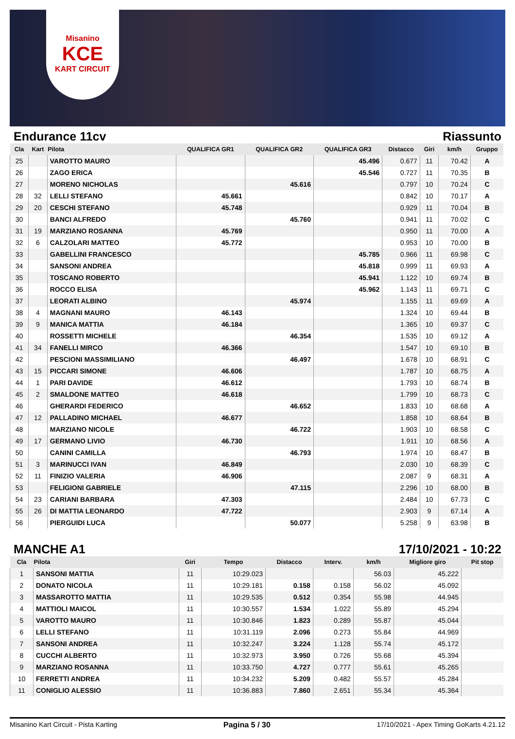Misanino
KCE
KART CIRCUIT
Endurance 11cv Riassunto
| Cla | Kart | Pilota | QUALIFICA GR1 | QUALIFICA GR2 | QUALIFICA GR3 | Distacco | Giri | km/h | Gruppo |
| --- | --- | --- | --- | --- | --- | --- | --- | --- | --- |
| 25 | | VAROTTO MAURO | | | 45.496 | 0.677 | 11 | 70.42 | A |
| 26 | | ZAGO ERICA | | | 45.546 | 0.727 | 11 | 70.35 | B |
| 27 | | MORENO NICHOLAS | | 45.616 | | 0.797 | 10 | 70.24 | C |
| 28 | 32 | LELLI STEFANO | 45.661 | | | 0.842 | 10 | 70.17 | A |
| 29 | 20 | CESCHI STEFANO | 45.748 | | | 0.929 | 11 | 70.04 | B |
| 30 | | BANCI ALFREDO | | 45.760 | | 0.941 | 11 | 70.02 | C |
| 31 | 19 | MARZIANO ROSANNA | 45.769 | | | 0.950 | 11 | 70.00 | A |
| 32 | 6 | CALZOLARI MATTEO | 45.772 | | | 0.953 | 10 | 70.00 | B |
| 33 | | GABELLINI FRANCESCO | | | 45.785 | 0.966 | 11 | 69.98 | C |
| 34 | | SANSONI ANDREA | | | 45.818 | 0.999 | 11 | 69.93 | A |
| 35 | | TOSCANO ROBERTO | | | 45.941 | 1.122 | 10 | 69.74 | B |
| 36 | | ROCCO ELISA | | | 45.962 | 1.143 | 11 | 69.71 | C |
| 37 | | LEORATI ALBINO | | 45.974 | | 1.155 | 11 | 69.69 | A |
| 38 | 4 | MAGNANI MAURO | 46.143 | | | 1.324 | 10 | 69.44 | B |
| 39 | 9 | MANICA MATTIA | 46.184 | | | 1.365 | 10 | 69.37 | C |
| 40 | | ROSSETTI MICHELE | | 46.354 | | 1.535 | 10 | 69.12 | A |
| 41 | 34 | FANELLI MIRCO | 46.366 | | | 1.547 | 10 | 69.10 | B |
| 42 | | PESCIONI MASSIMILIANO | | 46.497 | | 1.678 | 10 | 68.91 | C |
| 43 | 15 | PICCARI SIMONE | 46.606 | | | 1.787 | 10 | 68.75 | A |
| 44 | 1 | PARI DAVIDE | 46.612 | | | 1.793 | 10 | 68.74 | B |
| 45 | 2 | SMALDONE MATTEO | 46.618 | | | 1.799 | 10 | 68.73 | C |
| 46 | | GHERARDI FEDERICO | | 46.652 | | 1.833 | 10 | 68.68 | A |
| 47 | 12 | PALLADINO MICHAEL | 46.677 | | | 1.858 | 10 | 68.64 | B |
| 48 | | MARZIANO NICOLE | | 46.722 | | 1.903 | 10 | 68.58 | C |
| 49 | 17 | GERMANO LIVIO | 46.730 | | | 1.911 | 10 | 68.56 | A |
| 50 | | CANINI CAMILLA | | 46.793 | | 1.974 | 10 | 68.47 | B |
| 51 | 3 | MARINUCCI IVAN | 46.849 | | | 2.030 | 10 | 68.39 | C |
| 52 | 11 | FINIZIO VALERIA | 46.906 | | | 2.087 | 9 | 68.31 | A |
| 53 | | FELIGIONI GABRIELE | | 47.115 | | 2.296 | 10 | 68.00 | B |
| 54 | 23 | CARIANI BARBARA | 47.303 | | | 2.484 | 10 | 67.73 | C |
| 55 | 26 | DI MATTIA LEONARDO | 47.722 | | | 2.903 | 9 | 67.14 | A |
| 56 | | PIERGUIDI LUCA | | 50.077 | | 5.258 | 9 | 63.98 | B |
MANCHE A1 17/10/2021 - 10:22
| Cla | Pilota | Giri | Tempo | Distacco | Interv. | km/h | Migliore giro | Pit stop |
| --- | --- | --- | --- | --- | --- | --- | --- | --- |
| 1 | SANSONI MATTIA | 11 | 10:29.023 | | | 56.03 | 45.222 | |
| 2 | DONATO NICOLA | 11 | 10:29.181 | 0.158 | 0.158 | 56.02 | 45.092 | |
| 3 | MASSAROTTO MATTIA | 11 | 10:29.535 | 0.512 | 0.354 | 55.98 | 44.945 | |
| 4 | MATTIOLI MAICOL | 11 | 10:30.557 | 1.534 | 1.022 | 55.89 | 45.294 | |
| 5 | VAROTTO MAURO | 11 | 10:30.846 | 1.823 | 0.289 | 55.87 | 45.044 | |
| 6 | LELLI STEFANO | 11 | 10:31.119 | 2.096 | 0.273 | 55.84 | 44.969 | |
| 7 | SANSONI ANDREA | 11 | 10:32.247 | 3.224 | 1.128 | 55.74 | 45.172 | |
| 8 | CUCCHI ALBERTO | 11 | 10:32.973 | 3.950 | 0.726 | 55.68 | 45.394 | |
| 9 | MARZIANO ROSANNA | 11 | 10:33.750 | 4.727 | 0.777 | 55.61 | 45.265 | |
| 10 | FERRETTI ANDREA | 11 | 10:34.232 | 5.209 | 0.482 | 55.57 | 45.284 | |
| 11 | CONIGLIO ALESSIO | 11 | 10:36.883 | 7.860 | 2.651 | 55.34 | 45.364 | |
Misanino Kart Circuit - Pista Karting Pagina 5 / 30 17/10/2021 - Apex Timing GoKarts 4.21.12